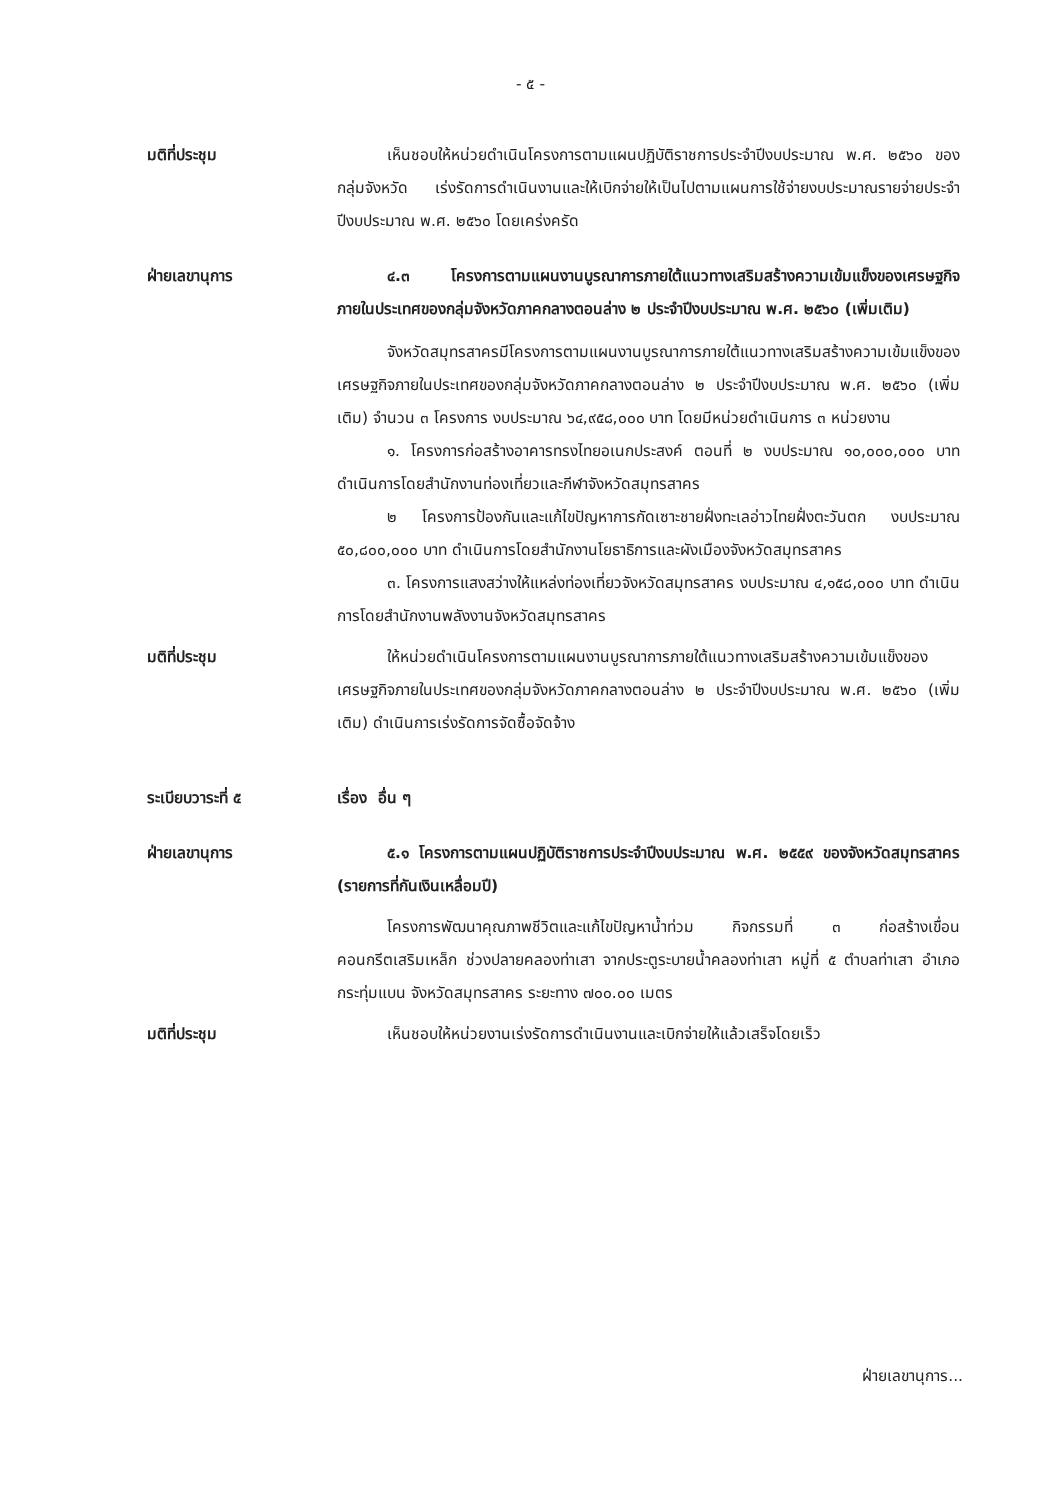- ๕ -
มติที่ประชุม เห็นชอบให้หน่วยดำเนินโครงการตามแผนปฏิบัติราชการประจำปีงบประมาณ พ.ศ. ๒๕๖๐ ของกลุ่มจังหวัด เร่งรัดการดำเนินงานและให้เบิกจ่ายให้เป็นไปตามแผนการใช้จ่ายงบประมาณรายจ่ายประจำปีงบประมาณ พ.ศ. ๒๕๖๐ โดยเคร่งครัด
ฝ่ายเลขานุการ ๔.๓ โครงการตามแผนงานบูรณาการภายใต้แนวทางเสริมสร้างความเข้มแข็งของเศรษฐกิจภายในประเทศของกลุ่มจังหวัดภาคกลางตอนล่าง ๒ ประจำปีงบประมาณ พ.ศ. ๒๕๖๐ (เพิ่มเติม)
จังหวัดสมุทรสาครมีโครงการตามแผนงานบูรณาการภายใต้แนวทางเสริมสร้างความเข้มแข็งของเศรษฐกิจภายในประเทศของกลุ่มจังหวัดภาคกลางตอนล่าง ๒ ประจำปีงบประมาณ พ.ศ. ๒๕๖๐ (เพิ่มเติม) จำนวน ๓ โครงการ งบประมาณ ๖๔,๙๕๘,๐๐๐ บาท โดยมีหน่วยดำเนินการ ๓ หน่วยงาน
๑. โครงการก่อสร้างอาคารทรงไทยอเนกประสงค์ ตอนที่ ๒ งบประมาณ ๑๐,๐๐๐,๐๐๐ บาท ดำเนินการโดยสำนักงานท่องเที่ยวและกีฬาจังหวัดสมุทรสาคร
๒ โครงการป้องกันและแก้ไขปัญหาการกัดเซาะชายฝั่งทะเลอ่าวไทยฝั่งตะวันตก งบประมาณ ๕๐,๘๐๐,๐๐๐ บาท ดำเนินการโดยสำนักงานโยธาธิการและผังเมืองจังหวัดสมุทรสาคร
๓. โครงการแสงสว่างให้แหล่งท่องเที่ยวจังหวัดสมุทรสาคร งบประมาณ ๔,๑๕๘,๐๐๐ บาท ดำเนินการโดยสำนักงานพลังงานจังหวัดสมุทรสาคร
มติที่ประชุม ให้หน่วยดำเนินโครงการตามแผนงานบูรณาการภายใต้แนวทางเสริมสร้างความเข้มแข็งของเศรษฐกิจภายในประเทศของกลุ่มจังหวัดภาคกลางตอนล่าง ๒ ประจำปีงบประมาณ พ.ศ. ๒๕๖๐ (เพิ่มเติม) ดำเนินการเร่งรัดการจัดซื้อจัดจ้าง
ระเบียบวาระที่ ๕ เรื่อง อื่น ๆ
ฝ่ายเลขานุการ ๕.๑ โครงการตามแผนปฏิบัติราชการประจำปีงบประมาณ พ.ศ. ๒๕๕๙ ของจังหวัดสมุทรสาคร (รายการที่กันเงินเหลื่อมปี)
โครงการพัฒนาคุณภาพชีวิตและแก้ไขปัญหาน้ำท่วม กิจกรรมที่ ๓ ก่อสร้างเขื่อนคอนกรีตเสริมเหล็ก ช่วงปลายคลองท่าเสา จากประตูระบายน้ำคลองท่าเสา หมู่ที่ ๕ ตำบลท่าเสา อำเภอกระทุ่มแบน จังหวัดสมุทรสาคร ระยะทาง ๗๐๐.๐๐ เมตร
มติที่ประชุม เห็นชอบให้หน่วยงานเร่งรัดการดำเนินงานและเบิกจ่ายให้แล้วเสร็จโดยเร็ว
ฝ่ายเลขานุการ...